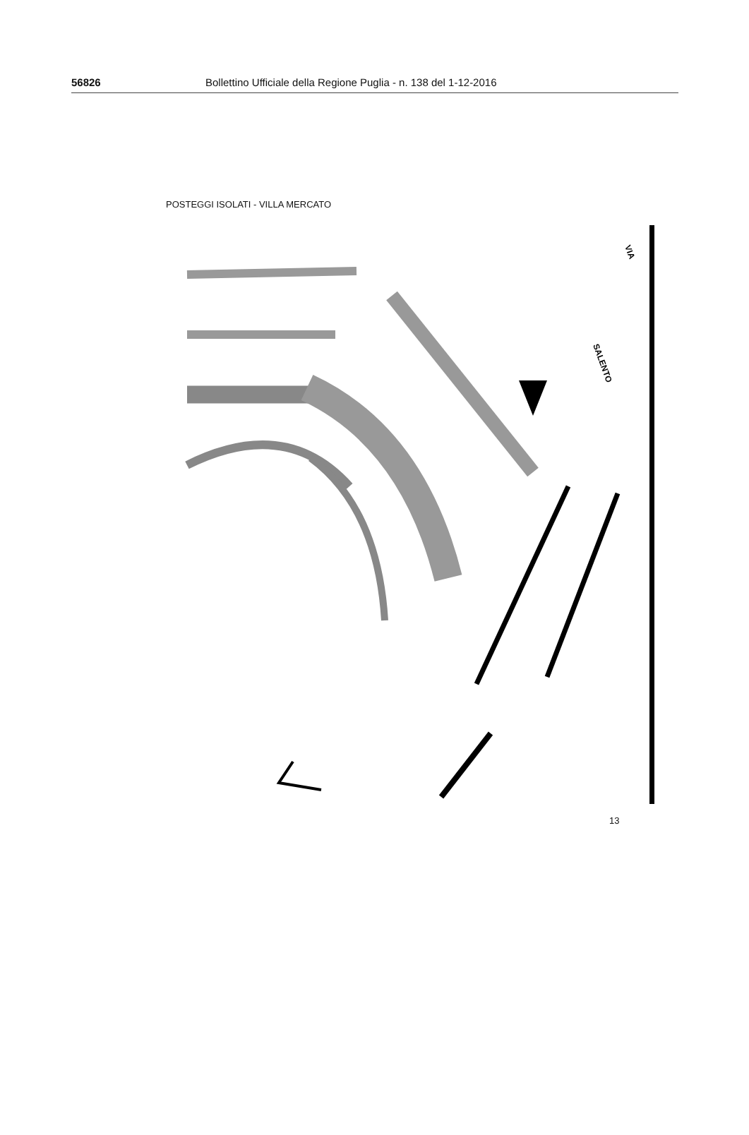56826 Bollettino Ufficiale della Regione Puglia - n. 138 del 1-12-2016
POSTEGGI ISOLATI - VILLA MERCATO
SALENTO
VIA
13